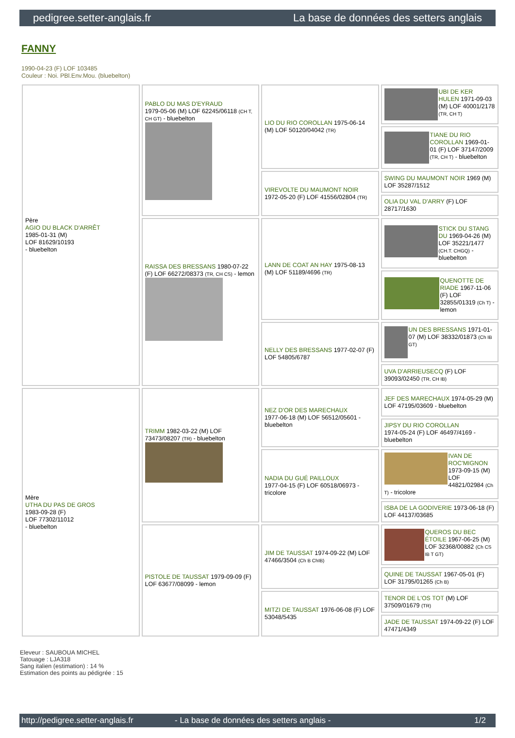pedigree.setter-anglais.fr La base de données des setters anglais
FANNY
1990-04-23 (F) LOF 103485
Couleur : Noi. PBl.Env.Mou. (bluebelton)
| Père AGIO DU BLACK D'ARRÊT 1985-01-31 (M) LOF 81629/10193 - bluebelton | PABLO DU MAS D'EYRAUD 1979-05-06 (M) LOF 62245/06118 (CH T, CH GT) - bluebelton | LIO DU RIO COROLLAN 1975-06-14 (M) LOF 50120/04042 (TR) | UBI DE KER HULEN 1971-09-03 (M) LOF 40001/2178 (TR, CH T) |
| | | | TIANE DU RIO COROLLAN 1969-01-01 (F) LOF 37147/2009 (TR, CH T) - bluebelton |
| | | VIREVOLTE DU MAUMONT NOIR 1972-05-20 (F) LOF 41556/02804 (TR) | SWING DU MAUMONT NOIR 1969 (M) LOF 35287/1512 |
| | | | OLIA DU VAL D'ARRY (F) LOF 28717/1630 |
| | RAISSA DES BRESSANS 1980-07-22 (F) LOF 66272/08373 (TR, CH CS) - lemon | LANN DE COAT AN HAY 1975-08-13 (M) LOF 51189/4696 (TR) | STICK DU STANG DU 1969-04-26 (M) LOF 35221/1477 (CH.T. CHGQ) - bluebelton |
| | | | QUENOTTE DE RIADE 1967-11-06 (F) LOF 32855/01319 (Ch T) - lemon |
| | | NELLY DES BRESSANS 1977-02-07 (F) LOF 54805/6787 | UN DES BRESSANS 1971-01-07 (M) LOF 38332/01873 (Ch IB GT) |
| | | | UVA D'ARRIEUSECQ (F) LOF 39093/02450 (TR, CH IB) |
| Mère UTHA DU PAS DE GROS 1983-09-28 (F) LOF 77302/11012 - bluebelton | TRIMM 1982-03-22 (M) LOF 73473/08207 (TR) - bluebelton | NEZ D'OR DES MARECHAUX 1977-06-18 (M) LOF 56512/05601 - bluebelton | JEF DES MARECHAUX 1974-05-29 (M) LOF 47195/03609 - bluebelton |
| | | | JIPSY DU RIO COROLLAN 1974-05-24 (F) LOF 46497/4169 - bluebelton |
| | | NADIA DU GUÉ PAILLOUX 1977-04-15 (F) LOF 60518/06973 - tricolore | IVAN DE ROC'MIGNON 1973-09-15 (M) LOF 44821/02984 (Ch T) - tricolore |
| | | | ISBA DE LA GODIVERIE 1973-06-18 (F) LOF 44137/03685 |
| | PISTOLE DE TAUSSAT 1979-09-09 (F) LOF 63677/08099 - lemon | JIM DE TAUSSAT 1974-09-22 (M) LOF 47466/3504 (Ch B ChIB) | QUEROS DU BEC ÉTOILE 1967-06-25 (M) LOF 32368/00882 (Ch CS IB T GT) |
| | | | QUINE DE TAUSSAT 1967-05-01 (F) LOF 31795/01265 (Ch B) |
| | | MITZI DE TAUSSAT 1976-06-08 (F) LOF 53048/5435 | TENOR DE L'OS TOT (M) LOF 37509/01679 (TR) |
| | | | JADE DE TAUSSAT 1974-09-22 (F) LOF 47471/4349 |
Eleveur : SAUBOUA MICHEL
Tatouage : LJA318
Sang italien (estimation) : 14 %
Estimation des points au pédigrée : 15
http://pedigree.setter-anglais.fr - La base de données des setters anglais - 1/2